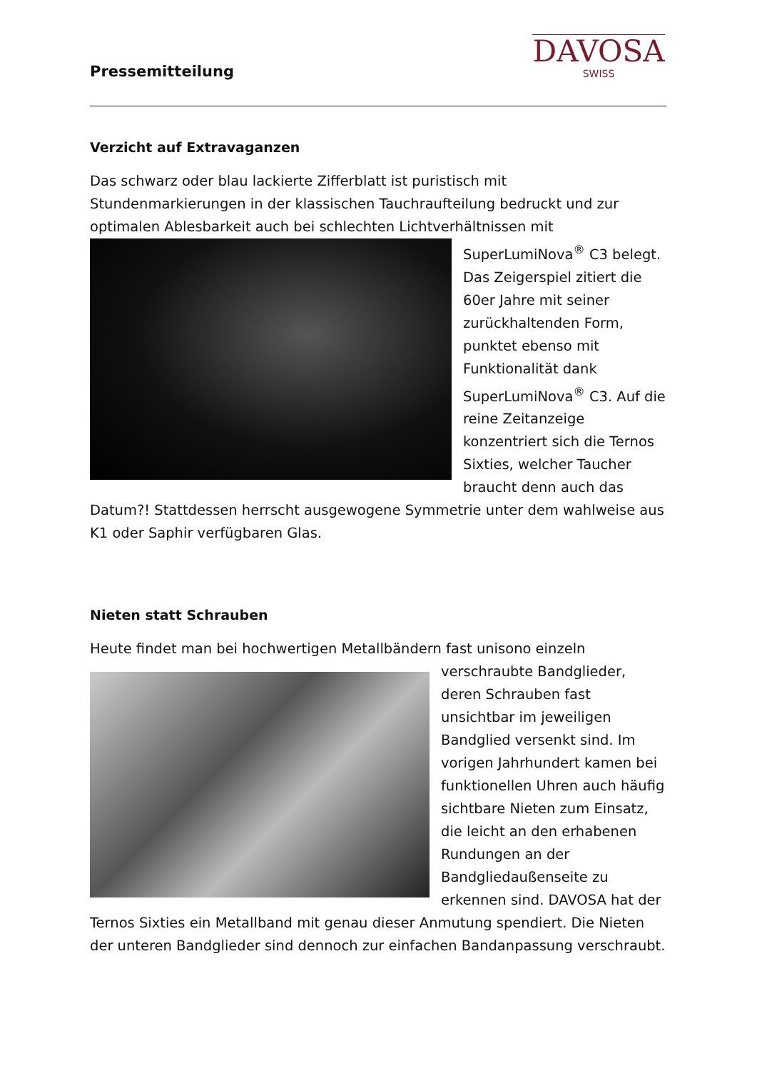Pressemitteilung
DAVOSA
SWISS
Verzicht auf Extravaganzen
Das schwarz oder blau lackierte Zifferblatt ist puristisch mit Stundenmarkierungen in der klassischen Tauchraufteilung bedruckt und zur optimalen Ablesbarkeit auch bei schlechten Lichtverhältnissen mit SuperLumiNova<sup>®</sup> C3 belegt. Das Zeigerspiel zitiert die 60er Jahre mit seiner zurückhaltenden Form, punktet ebenso mit Funktionalität dank SuperLumiNova<sup>®</sup> C3. Auf die reine Zeitanzeige konzentriert sich die Ternos Sixties, welcher Taucher braucht denn auch das Datum?! Stattdessen herrscht ausgewogene Symmetrie unter dem wahlweise aus K1 oder Saphir verfügbaren Glas.
Nieten statt Schrauben
Heute findet man bei hochwertigen Metallbändern fast unisono einzeln verschraubte Bandglieder, deren Schrauben fast unsichtbar im jeweiligen Bandglied versenkt sind. Im vorigen Jahrhundert kamen bei funktionellen Uhren auch häufig sichtbare Nieten zum Einsatz, die leicht an den erhabenen Rundungen an der Bandgliedaußenseite zu erkennen sind. DAVOSA hat der Ternos Sixties ein Metallband mit genau dieser Anmutung spendiert. Die Nieten der unteren Bandglieder sind dennoch zur einfachen Bandanpassung verschraubt.